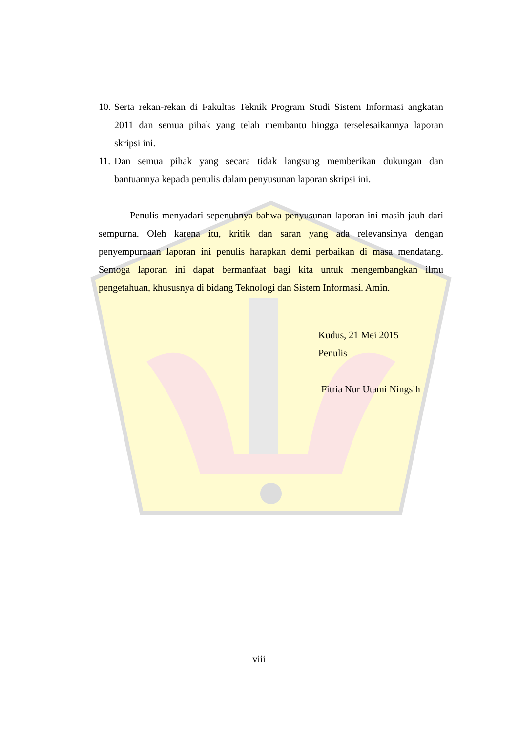10. Serta rekan-rekan di Fakultas Teknik Program Studi Sistem Informasi angkatan 2011 dan semua pihak yang telah membantu hingga terselesaikannya laporan skripsi ini.
11. Dan semua pihak yang secara tidak langsung memberikan dukungan dan bantuannya kepada penulis dalam penyusunan laporan skripsi ini.
Penulis menyadari sepenuhnya bahwa penyusunan laporan ini masih jauh dari sempurna. Oleh karena itu, kritik dan saran yang ada relevansinya dengan penyempurnaan laporan ini penulis harapkan demi perbaikan di masa mendatang. Semoga laporan ini dapat bermanfaat bagi kita untuk mengembangkan ilmu pengetahuan, khususnya di bidang Teknologi dan Sistem Informasi. Amin.
Kudus, 21 Mei 2015
Penulis
Fitria Nur Utami Ningsih
viii